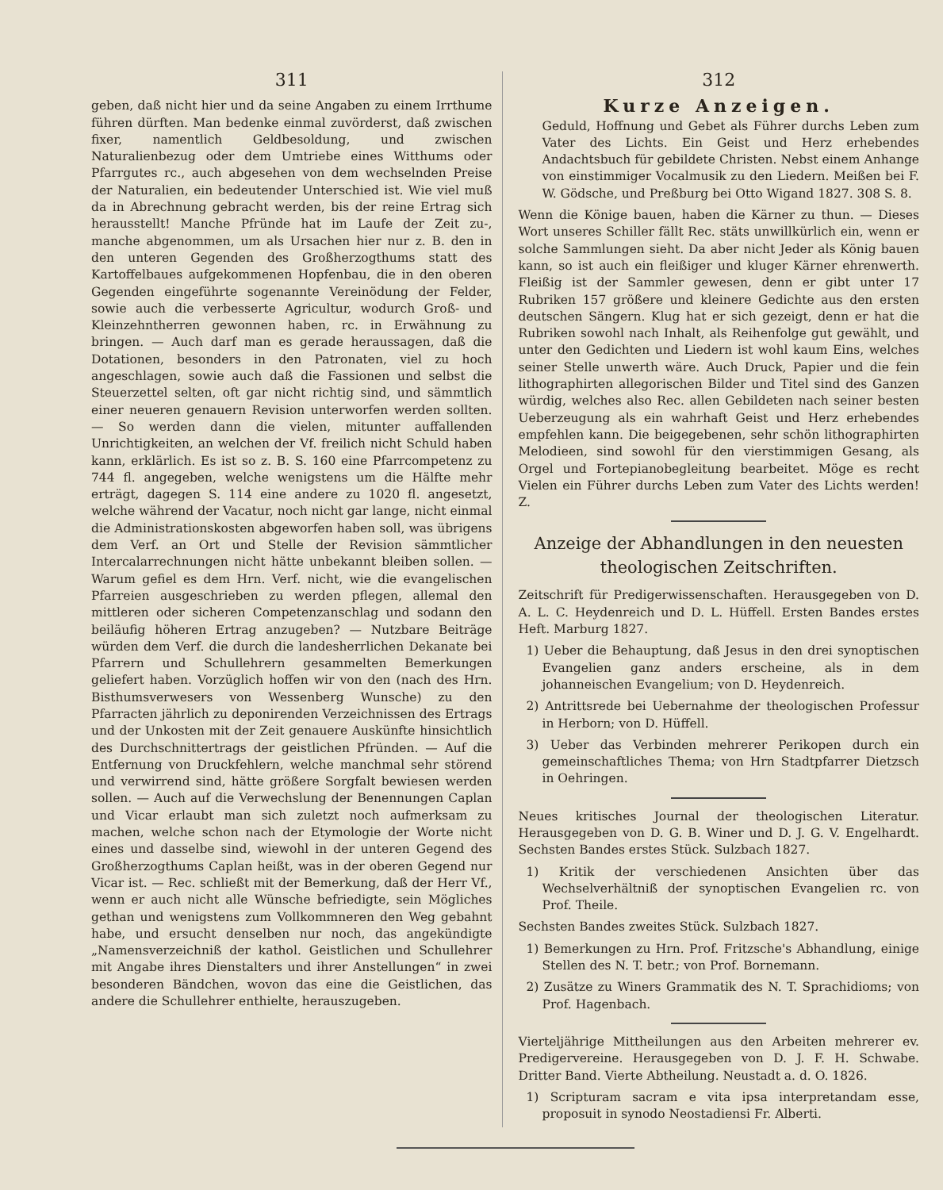311
geben, daß nicht hier und da seine Angaben zu einem Irrthume führen dürften. Man bedenke einmal zuvörderst, daß zwischen fixer, namentlich Geldbesoldung, und zwischen Naturalienbezug oder dem Umtriebe eines Witthums oder Pfarrgutes rc., auch abgesehen von dem wechselnden Preise der Naturalien, ein bedeutender Unterschied ist. Wie viel muß da in Abrechnung gebracht werden, bis der reine Ertrag sich herausstellt! Manche Pfründe hat im Laufe der Zeit zu-, manche abgenommen, um als Ursachen hier nur z. B. den in den unteren Gegenden des Großherzogthums statt des Kartoffelbaues aufgekommenen Hopfenbau, die in den oberen Gegenden eingeführte sogenannte Vereinödung der Felder, sowie auch die verbesserte Agricultur, wodurch Groß- und Kleinzehntherren gewonnen haben, rc. in Erwähnung zu bringen. — Auch darf man es gerade heraussagen, daß die Dotationen, besonders in den Patronaten, viel zu hoch angeschlagen, sowie auch daß die Fassionen und selbst die Steuerzettel selten, oft gar nicht richtig sind, und sämmtlich einer neueren genauern Revision unterworfen werden sollten. — So werden dann die vielen, mitunter auffallenden Unrichtigkeiten, an welchen der Vf. freilich nicht Schuld haben kann, erklärlich. Es ist so z. B. S. 160 eine Pfarrcompetenz zu 744 fl. angegeben, welche wenigstens um die Hälfte mehr erträgt, dagegen S. 114 eine andere zu 1020 fl. angesetzt, welche während der Vacatur, noch nicht gar lange, nicht einmal die Administrationskosten abgeworfen haben soll, was übrigens dem Verf. an Ort und Stelle der Revision sämmtlicher Intercalarrechnungen nicht hätte unbekannt bleiben sollen. — Warum gefiel es dem Hrn. Verf. nicht, wie die evangelischen Pfarreien ausgeschrieben zu werden pflegen, allemal den mittleren oder sicheren Competenzanschlag und sodann den beiläufig höheren Ertrag anzugeben? — Nutzbare Beiträge würden dem Verf. die durch die landesherrlichen Dekanate bei Pfarrern und Schullehrern gesammelten Bemerkungen geliefert haben. Vorzüglich hoffen wir von den (nach des Hrn. Bisthumsverwesers von Wessenberg Wunsche) zu den Pfarracten jährlich zu deponirenden Verzeichnissen des Ertrags und der Unkosten mit der Zeit genauere Auskünfte hinsichtlich des Durchschnittertrags der geistlichen Pfründen. — Auf die Entfernung von Druckfehlern, welche manchmal sehr störend und verwirrend sind, hätte größere Sorgfalt bewiesen werden sollen. — Auch auf die Verwechslung der Benennungen Caplan und Vicar erlaubt man sich zuletzt noch aufmerksam zu machen, welche schon nach der Etymologie der Worte nicht eines und dasselbe sind, wiewohl in der unteren Gegend des Großherzogthums Caplan heißt, was in der oberen Gegend nur Vicar ist. — Rec. schließt mit der Bemerkung, daß der Herr Vf., wenn er auch nicht alle Wünsche befriedigte, sein Mögliches gethan und wenigstens zum Vollkommneren den Weg gebahnt habe, und ersucht denselben nur noch, das angekündigte „Namensverzeichniß der kathol. Geistlichen und Schullehrer mit Angabe ihres Dienstalters und ihrer Anstellungen“ in zwei besonderen Bändchen, wovon das eine die Geistlichen, das andere die Schullehrer enthielte, herauszugeben.
312
Kurze Anzeigen.
Geduld, Hoffnung und Gebet als Führer durchs Leben zum Vater des Lichts. Ein Geist und Herz erhebendes Andachtsbuch für gebildete Christen. Nebst einem Anhange von einstimmiger Vocalmusik zu den Liedern. Meißen bei F. W. Gödsche, und Preßburg bei Otto Wigand 1827. 308 S. 8.
Wenn die Könige bauen, haben die Kärner zu thun. — Dieses Wort unseres Schiller fällt Rec. stäts unwillkürlich ein, wenn er solche Sammlungen sieht. Da aber nicht Jeder als König bauen kann, so ist auch ein fleißiger und kluger Kärner ehrenwerth. Fleißig ist der Sammler gewesen, denn er gibt unter 17 Rubriken 157 größere und kleinere Gedichte aus den ersten deutschen Sängern. Klug hat er sich gezeigt, denn er hat die Rubriken sowohl nach Inhalt, als Reihenfolge gut gewählt, und unter den Gedichten und Liedern ist wohl kaum Eins, welches seiner Stelle unwerth wäre. Auch Druck, Papier und die fein lithographirten allegorischen Bilder und Titel sind des Ganzen würdig, welches also Rec. allen Gebildeten nach seiner besten Ueberzeugung als ein wahrhaft Geist und Herz erhebendes empfehlen kann. Die beigegebenen, sehr schön lithographirten Melodieen, sind sowohl für den vierstimmigen Gesang, als Orgel und Fortepianobegleitung bearbeitet. Möge es recht Vielen ein Führer durchs Leben zum Vater des Lichts werden! Z.
Anzeige der Abhandlungen in den neuesten theologischen Zeitschriften.
Zeitschrift für Predigerwissenschaften. Herausgegeben von D. A. L. C. Heydenreich und D. L. Hüffell. Ersten Bandes erstes Heft. Marburg 1827.
1) Ueber die Behauptung, daß Jesus in den drei synoptischen Evangelien ganz anders erscheine, als in dem johanneischen Evangelium; von D. Heydenreich.
2) Antrittsrede bei Uebernahme der theologischen Professur in Herborn; von D. Hüffell.
3) Ueber das Verbinden mehrerer Perikopen durch ein gemeinschaftliches Thema; von Hrn Stadtpfarrer Dietzsch in Oehringen.
Neues kritisches Journal der theologischen Literatur. Herausgegeben von D. G. B. Winer und D. J. G. V. Engelhardt. Sechsten Bandes erstes Stück. Sulzbach 1827.
1) Kritik der verschiedenen Ansichten über das Wechselverhältniß der synoptischen Evangelien rc. von Prof. Theile.
Sechsten Bandes zweites Stück. Sulzbach 1827.
1) Bemerkungen zu Hrn. Prof. Fritzsche's Abhandlung, einige Stellen des N. T. betr.; von Prof. Bornemann.
2) Zusätze zu Winers Grammatik des N. T. Sprachidioms; von Prof. Hagenbach.
Vierteljährige Mittheilungen aus den Arbeiten mehrerer ev. Predigervereine. Herausgegeben von D. J. F. H. Schwabe. Dritter Band. Vierte Abtheilung. Neustadt a. d. O. 1826.
1) Scripturam sacram e vita ipsa interpretandam esse, proposuit in synodo Neostadiensi Fr. Alberti.